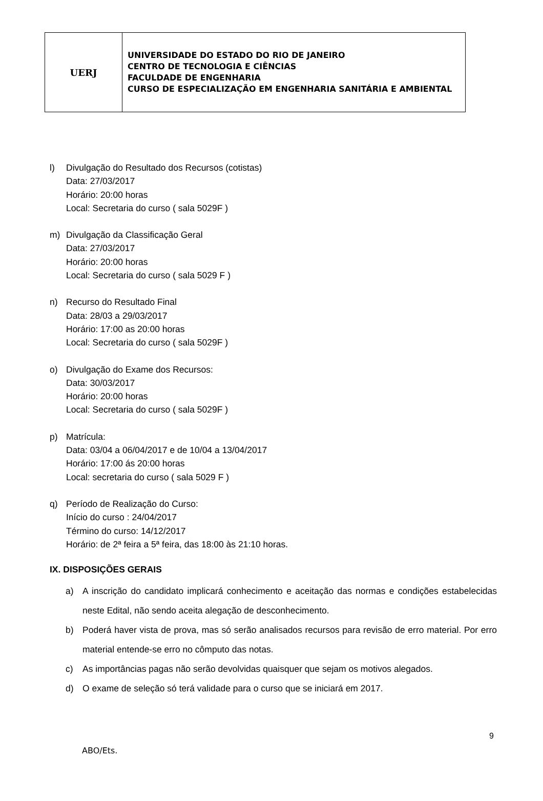| UERJ | UNIVERSIDADE DO ESTADO DO RIO DE JANEIRO CENTRO DE TECNOLOGIA E CIÊNCIAS FACULDADE DE ENGENHARIA CURSO DE ESPECIALIZAÇÃO EM ENGENHARIA SANITÁRIA E AMBIENTAL |
l) Divulgação do Resultado dos Recursos (cotistas)
Data: 27/03/2017
Horário: 20:00 horas
Local: Secretaria do curso ( sala 5029F )
m) Divulgação da Classificação Geral
Data: 27/03/2017
Horário: 20:00 horas
Local: Secretaria do curso ( sala 5029 F )
n) Recurso do Resultado Final
Data: 28/03 a 29/03/2017
Horário: 17:00 as 20:00 horas
Local: Secretaria do curso ( sala 5029F )
o) Divulgação do Exame dos Recursos:
Data: 30/03/2017
Horário: 20:00 horas
Local: Secretaria do curso ( sala 5029F )
p) Matrícula:
Data: 03/04 a 06/04/2017 e de 10/04 a 13/04/2017
Horário: 17:00 ás 20:00 horas
Local: secretaria do curso ( sala 5029 F )
q) Período de Realização do Curso:
Início do curso : 24/04/2017
Término do curso: 14/12/2017
Horário: de 2ª feira a 5ª feira, das 18:00 às 21:10 horas.
IX. DISPOSIÇÕES GERAIS
a) A inscrição do candidato implicará conhecimento e aceitação das normas e condições estabelecidas neste Edital, não sendo aceita alegação de desconhecimento.
b) Poderá haver vista de prova, mas só serão analisados recursos para revisão de erro material. Por erro material entende-se erro no cômputo das notas.
c) As importâncias pagas não serão devolvidas quaisquer que sejam os motivos alegados.
d) O exame de seleção só terá validade para o curso que se iniciará em 2017.
9
ABO/Ets.